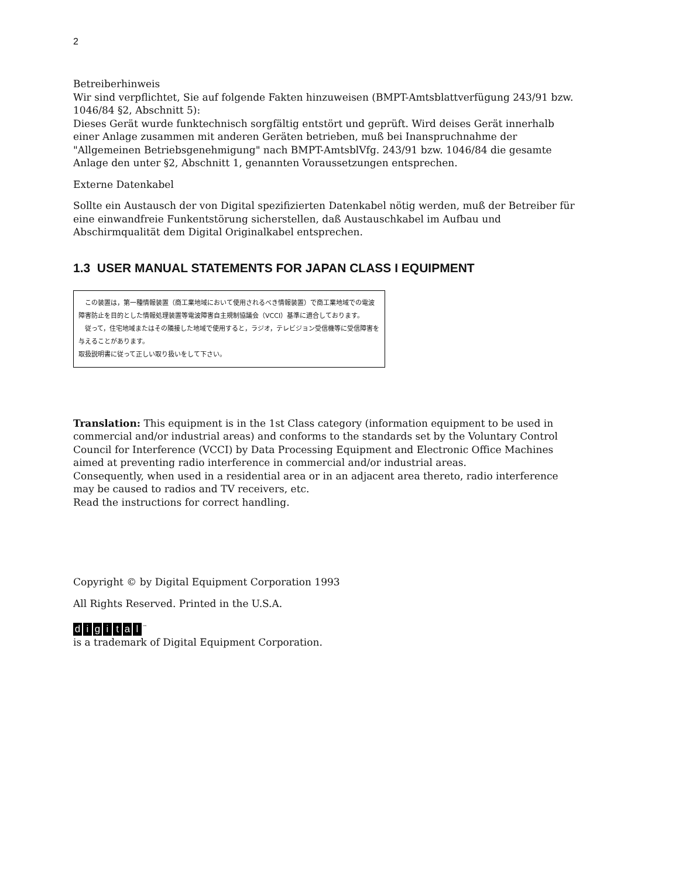2
Betreiberhinweis
Wir sind verpflichtet, Sie auf folgende Fakten hinzuweisen (BMPT-Amtsblattverfügung 243/91 bzw. 1046/84 §2, Abschnitt 5):
Dieses Gerät wurde funktechnisch sorgfältig entstört und geprüft. Wird deises Gerät innerhalb einer Anlage zusammen mit anderen Geräten betrieben, muß bei Inanspruchnahme der "Allgemeinen Betriebsgenehmigung" nach BMPT-AmtsblVfg. 243/91 bzw. 1046/84 die gesamte Anlage den unter §2, Abschnitt 1, genannten Voraussetzungen entsprechen.
Externe Datenkabel
Sollte ein Austausch der von Digital spezifizierten Datenkabel nötig werden, muß der Betreiber für eine einwandfreie Funkentstörung sicherstellen, daß Austauschkabel im Aufbau und Abschirmqualität dem Digital Originalkabel entsprechen.
1.3 USER MANUAL STATEMENTS FOR JAPAN CLASS I EQUIPMENT
　この装置は，第一種情報装置（商工業地域において使用されるべき情報装置）で商工業地域での電波障害防止を目的とした情報処理装置等電波障害自主規制協議会（VCCI）基準に適合しております。
　従って，住宅地域またはその隣接した地域で使用すると，ラジオ，テレビジョン受信機等に受信障害を与えることがあります。
取扱説明書に従って正しい取り扱いをして下さい。
Translation: This equipment is in the 1st Class category (information equipment to be used in commercial and/or industrial areas) and conforms to the standards set by the Voluntary Control Council for Interference (VCCI) by Data Processing Equipment and Electronic Office Machines aimed at preventing radio interference in commercial and/or industrial areas.
Consequently, when used in a residential area or in an adjacent area thereto, radio interference may be caused to radios and TV receivers, etc.
Read the instructions for correct handling.
Copyright © by Digital Equipment Corporation 1993
All Rights Reserved. Printed in the U.S.A.
digital<sup>™</sup>
is a trademark of Digital Equipment Corporation.